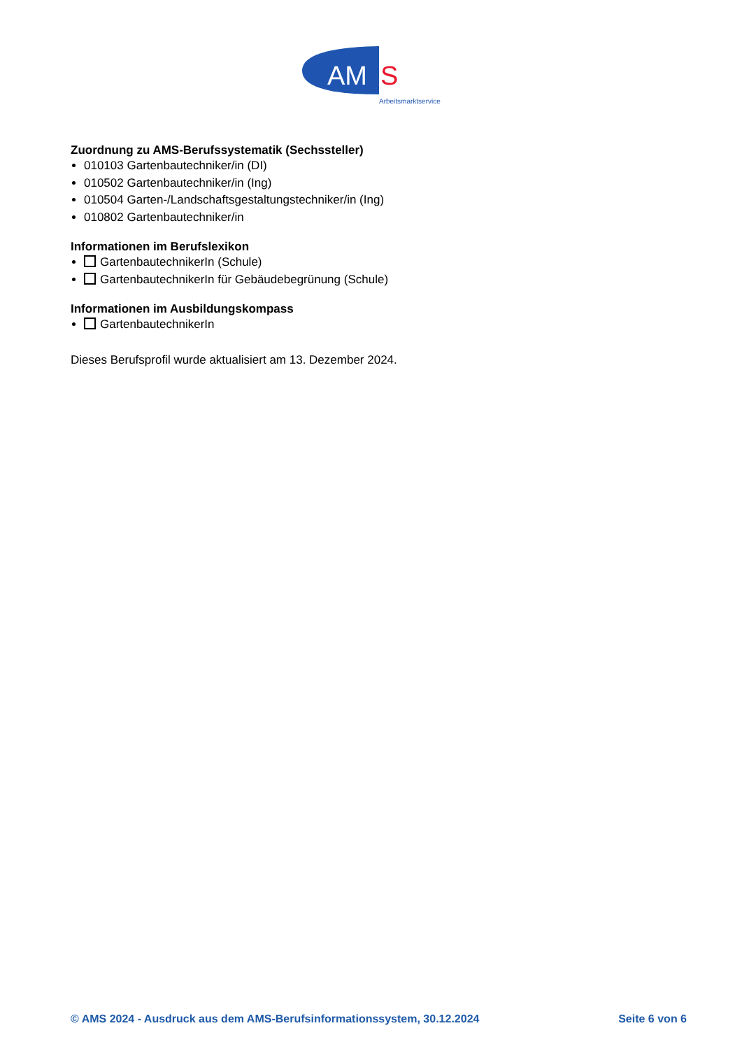AM
S
Arbeitsmarktservice
Zuordnung zu AMS-Berufssystematik (Sechssteller)
010103 Gartenbautechniker/in (DI)
010502 Gartenbautechniker/in (Ing)
010504 Garten-/Landschaftsgestaltungstechniker/in (Ing)
010802 Gartenbautechniker/in
Informationen im Berufslexikon
GartenbautechnikerIn (Schule)
GartenbautechnikerIn für Gebäudebegrünung (Schule)
Informationen im Ausbildungskompass
GartenbautechnikerIn
Dieses Berufsprofil wurde aktualisiert am 13. Dezember 2024.
© AMS 2024 - Ausdruck aus dem AMS-Berufsinformationssystem, 30.12.2024 Seite 6 von 6